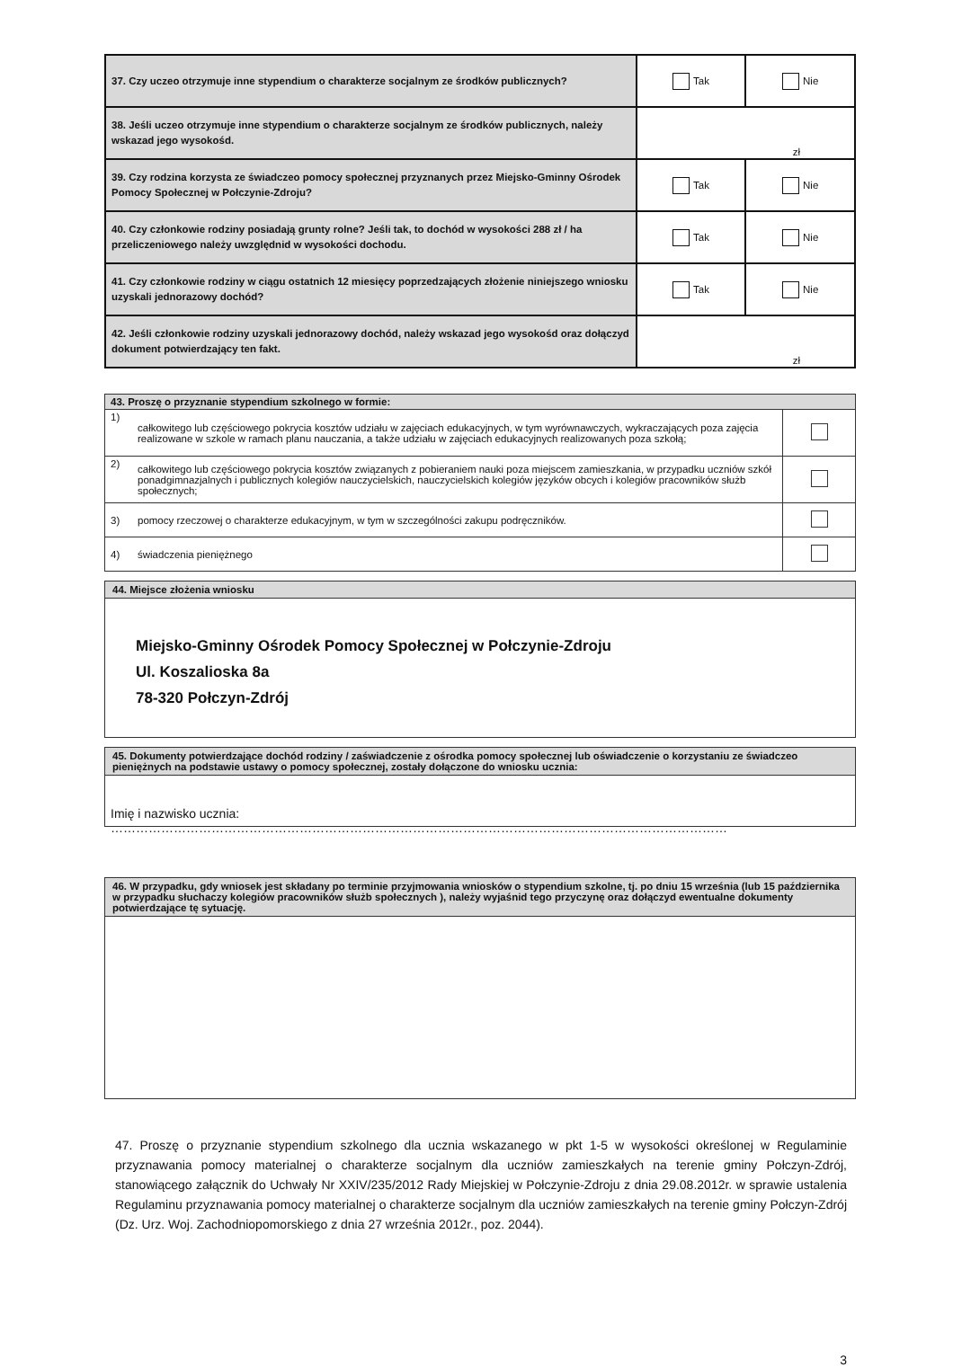| 37. Czy uczeo otrzymuje inne stypendium o charakterze socjalnym ze środków publicznych? | Tak | Nie |
| 38. Jeśli uczeo otrzymuje inne stypendium o charakterze socjalnym ze środków publicznych, należy wskazad jego wysokośd. | zł | |
| 39. Czy rodzina korzysta ze świadczeo pomocy społecznej przyznanych przez Miejsko-Gminny Ośrodek Pomocy Społecznej w Połczynie-Zdroju? | Tak | Nie |
| 40. Czy członkowie rodziny posiadają grunty rolne? Jeśli tak, to dochód w wysokości 288 zł / ha przeliczeniowego należy uwzględnid w wysokości dochodu. | Tak | Nie |
| 41. Czy członkowie rodziny w ciągu ostatnich 12 miesięcy poprzedzających złożenie niniejszego wniosku uzyskali jednorazowy dochód? | Tak | Nie |
| 42. Jeśli członkowie rodziny uzyskali jednorazowy dochód, należy wskazad jego wysokośd oraz dołączyd dokument potwierdzający ten fakt. | zł | |
| 43. Proszę o przyznanie stypendium szkolnego w formie: | | |
| --- | --- | --- |
| 1) | całkowitego lub częściowego pokrycia kosztów udziału w zajęciach edukacyjnych, w tym wyrównawczych, wykraczających poza zajęcia realizowane w szkole w ramach planu nauczania, a także udziału w zajęciach edukacyjnych realizowanych poza szkołą; | |
| 2) | całkowitego lub częściowego pokrycia kosztów związanych z pobieraniem nauki poza miejscem zamieszkania, w przypadku uczniów szkół ponadgimnazjalnych i publicznych kolegiów nauczycielskich, nauczycielskich kolegiów języków obcych i kolegiów pracowników służb społecznych; | |
| 3) | pomocy rzeczowej o charakterze edukacyjnym, w tym w szczególności zakupu podręczników. | |
| 4) | świadczenia pieniężnego | |
44. Miejsce złożenia wniosku
Miejsko-Gminny Ośrodek Pomocy Społecznej w Połczynie-Zdroju
Ul. Koszalioska 8a
78-320 Połczyn-Zdrój
45. Dokumenty potwierdzające dochód rodziny / zaświadczenie z ośrodka pomocy społecznej lub oświadczenie o korzystaniu ze świadczeo pieniężnych na podstawie ustawy o pomocy społecznej, zostały dołączone do wniosku ucznia:
Imię i nazwisko ucznia: …………………………………………………………………………………………………………………………………
46. W przypadku, gdy wniosek jest składany po terminie przyjmowania wniosków o stypendium szkolne, tj. po dniu 15 września (lub 15 października w przypadku słuchaczy kolegiów pracowników służb społecznych ), należy wyjaśnid tego przyczynę oraz dołączyd ewentualne dokumenty potwierdzające tę sytuację.
47. Proszę o przyznanie stypendium szkolnego dla ucznia wskazanego w pkt 1-5 w wysokości określonej w Regulaminie przyznawania pomocy materialnej o charakterze socjalnym dla uczniów zamieszkałych na terenie gminy Połczyn-Zdrój, stanowiącego załącznik do Uchwały Nr XXIV/235/2012 Rady Miejskiej w Połczynie-Zdroju z dnia 29.08.2012r. w sprawie ustalenia Regulaminu przyznawania pomocy materialnej o charakterze socjalnym dla uczniów zamieszkałych na terenie gminy Połczyn-Zdrój (Dz. Urz. Woj. Zachodniopomorskiego z dnia 27 września 2012r., poz. 2044).
3